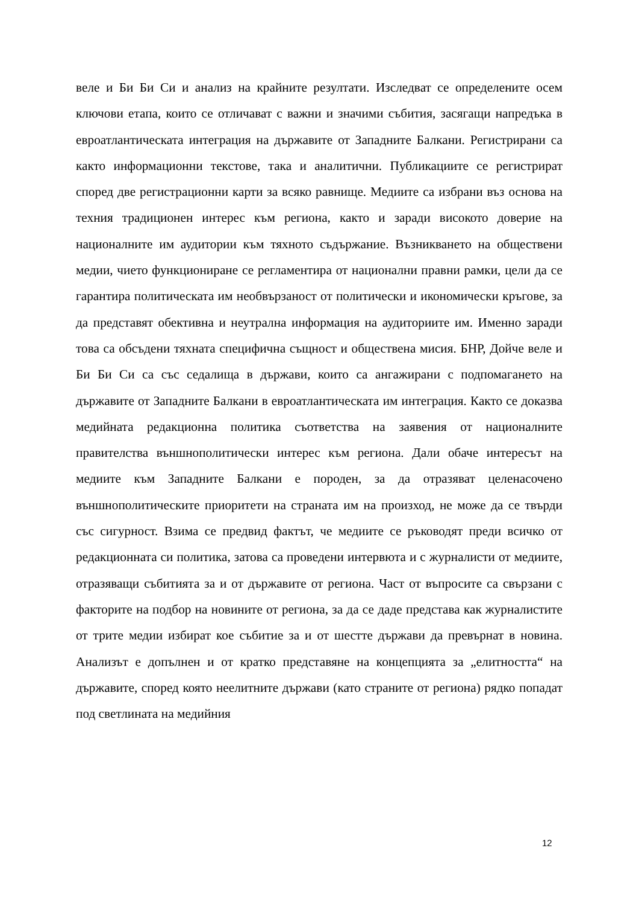веле и Би Би Си и анализ на крайните резултати. Изследват се определените осем ключови етапа, които се отличават с важни и значими събития, засягащи напредъка в евроатлантическата интеграция на държавите от Западните Балкани. Регистрирани са както информационни текстове, така и аналитични. Публикациите се регистрират според две регистрационни карти за всяко равнище. Медиите са избрани въз основа на техния традиционен интерес към региона, както и заради високото доверие на националните им аудитории към тяхното съдържание. Възникването на обществени медии, чието функциониране се регламентира от национални правни рамки, цели да се гарантира политическата им необвързаност от политически и икономически кръгове, за да представят обективна и неутрална информация на аудиториите им. Именно заради това са обсъдени тяхната специфична същност и обществена мисия. БНР, Дойче веле и Би Би Си са със седалища в държави, които са ангажирани с подпомагането на държавите от Западните Балкани в евроатлантическата им интеграция. Както се доказва медийната редакционна политика съответства на заявения от националните правителства външнополитически интерес към региона. Дали обаче интересът на медиите към Западните Балкани е породен, за да отразяват целенасочено външнополитическите приоритети на страната им на произход, не може да се твърди със сигурност. Взима се предвид фактът, че медиите се ръководят преди всичко от редакционната си политика, затова са проведени интервюта и с журналисти от медиите, отразяващи събитията за и от държавите от региона. Част от въпросите са свързани с факторите на подбор на новините от региона, за да се даде представа как журналистите от трите медии избират кое събитие за и от шестте държави да превърнат в новина. Анализът е допълнен и от кратко представяне на концепцията за „елитността“ на държавите, според която неелитните държави (като страните от региона) рядко попадат под светлината на медийния
12